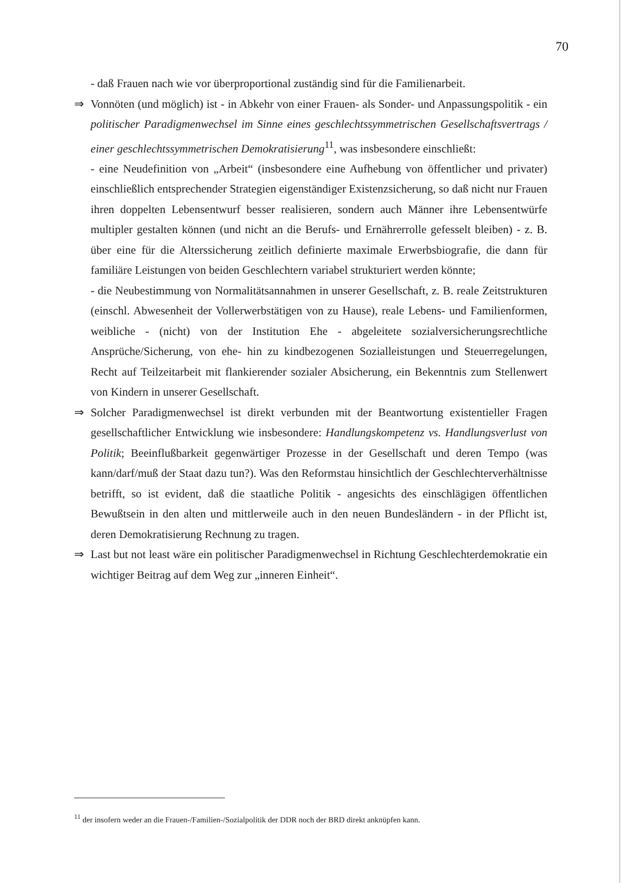70
- daß Frauen nach wie vor überproportional zuständig sind für die Familienarbeit.
⇒ Vonnöten (und möglich) ist - in Abkehr von einer Frauen- als Sonder- und Anpassungspolitik - ein politischer Paradigmenwechsel im Sinne eines geschlechtssymmetrischen Gesellschaftsvertrags / einer geschlechtssymmetrischen Demokratisierung<sup>11</sup>, was insbesondere einschließt:
- eine Neudefinition von „Arbeit“ (insbesondere eine Aufhebung von öffentlicher und privater) einschließlich entsprechender Strategien eigenständiger Existenzsicherung, so daß nicht nur Frauen ihren doppelten Lebensentwurf besser realisieren, sondern auch Männer ihre Lebensentwürfe multipler gestalten können (und nicht an die Berufs- und Ernährerrolle gefesselt bleiben) - z. B. über eine für die Alterssicherung zeitlich definierte maximale Erwerbsbiografie, die dann für familiäre Leistungen von beiden Geschlechtern variabel strukturiert werden könnte;
- die Neubestimmung von Normalitätsannahmen in unserer Gesellschaft, z. B. reale Zeitstrukturen (einschl. Abwesenheit der Vollerwerbstätigen von zu Hause), reale Lebens- und Familienformen, weibliche - (nicht) von der Institution Ehe - abgeleitete sozialversicherungsrechtliche Ansprüche/Sicherung, von ehe- hin zu kindbezogenen Sozialleistungen und Steuerregelungen, Recht auf Teilzeitarbeit mit flankierender sozialer Absicherung, ein Bekenntnis zum Stellenwert von Kindern in unserer Gesellschaft.
⇒ Solcher Paradigmenwechsel ist direkt verbunden mit der Beantwortung existentieller Fragen gesellschaftlicher Entwicklung wie insbesondere: Handlungskompetenz vs. Handlungsverlust von Politik; Beeinflußbarkeit gegenwärtiger Prozesse in der Gesellschaft und deren Tempo (was kann/darf/muß der Staat dazu tun?). Was den Reformstau hinsichtlich der Geschlechterverhältnisse betrifft, so ist evident, daß die staatliche Politik - angesichts des einschlägigen öffentlichen Bewußtsein in den alten und mittlerweile auch in den neuen Bundesländern - in der Pflicht ist, deren Demokratisierung Rechnung zu tragen.
⇒ Last but not least wäre ein politischer Paradigmenwechsel in Richtung Geschlechterdemokratie ein wichtiger Beitrag auf dem Weg zur „inneren Einheit“.
<sup>11</sup> der insofern weder an die Frauen-/Familien-/Sozialpolitik der DDR noch der BRD direkt anknüpfen kann.